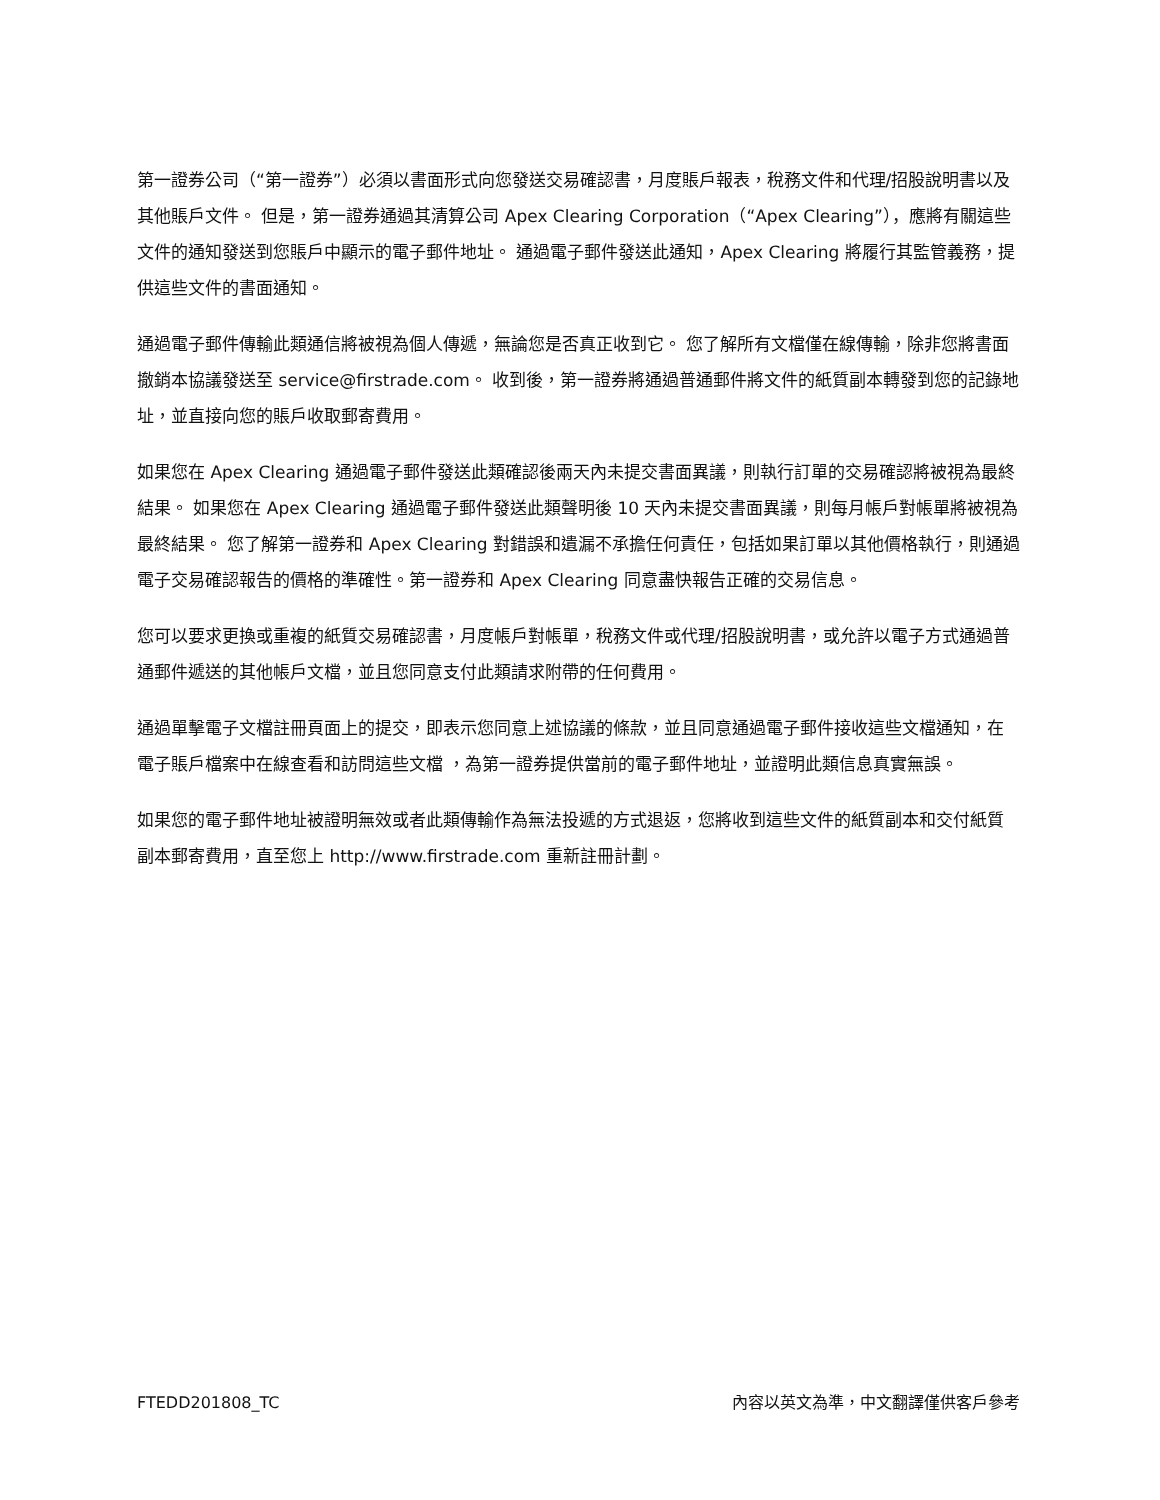第一證券公司（“第一證券”）必須以書面形式向您發送交易確認書，月度賬戶報表，稅務文件和代理/招股說明書以及其他賬戶文件。 但是，第一證券通過其清算公司 Apex Clearing Corporation（“Apex Clearing”），應將有關這些文件的通知發送到您賬戶中顯示的電子郵件地址。 通過電子郵件發送此通知，Apex Clearing 將履行其監管義務，提供這些文件的書面通知。
通過電子郵件傳輸此類通信將被視為個人傳遞，無論您是否真正收到它。 您了解所有文檔僅在線傳輸，除非您將書面撤銷本協議發送至 service@firstrade.com。 收到後，第一證券將通過普通郵件將文件的紙質副本轉發到您的記錄地址，並直接向您的賬戶收取郵寄費用。
如果您在 Apex Clearing 通過電子郵件發送此類確認後兩天內未提交書面異議，則執行訂單的交易確認將被視為最終結果。 如果您在 Apex Clearing 通過電子郵件發送此類聲明後 10 天內未提交書面異議，則每月帳戶對帳單將被視為最終結果。 您了解第一證券和 Apex Clearing 對錯誤和遺漏不承擔任何責任，包括如果訂單以其他價格執行，則通過電子交易確認報告的價格的準確性。第一證券和 Apex Clearing 同意盡快報告正確的交易信息。
您可以要求更換或重複的紙質交易確認書，月度帳戶對帳單，稅務文件或代理/招股說明書，或允許以電子方式通過普通郵件遞送的其他帳戶文檔，並且您同意支付此類請求附帶的任何費用。
通過單擊電子文檔註冊頁面上的提交，即表示您同意上述協議的條款，並且同意通過電子郵件接收這些文檔通知，在電子賬戶檔案中在線查看和訪問這些文檔 ，為第一證券提供當前的電子郵件地址，並證明此類信息真實無誤。
如果您的電子郵件地址被證明無效或者此類傳輸作為無法投遞的方式退返，您將收到這些文件的紙質副本和交付紙質副本郵寄費用，直至您上 http://www.firstrade.com 重新註冊計劃。
FTEDD201808_TC 內容以英文為準，中文翻譯僅供客戶參考